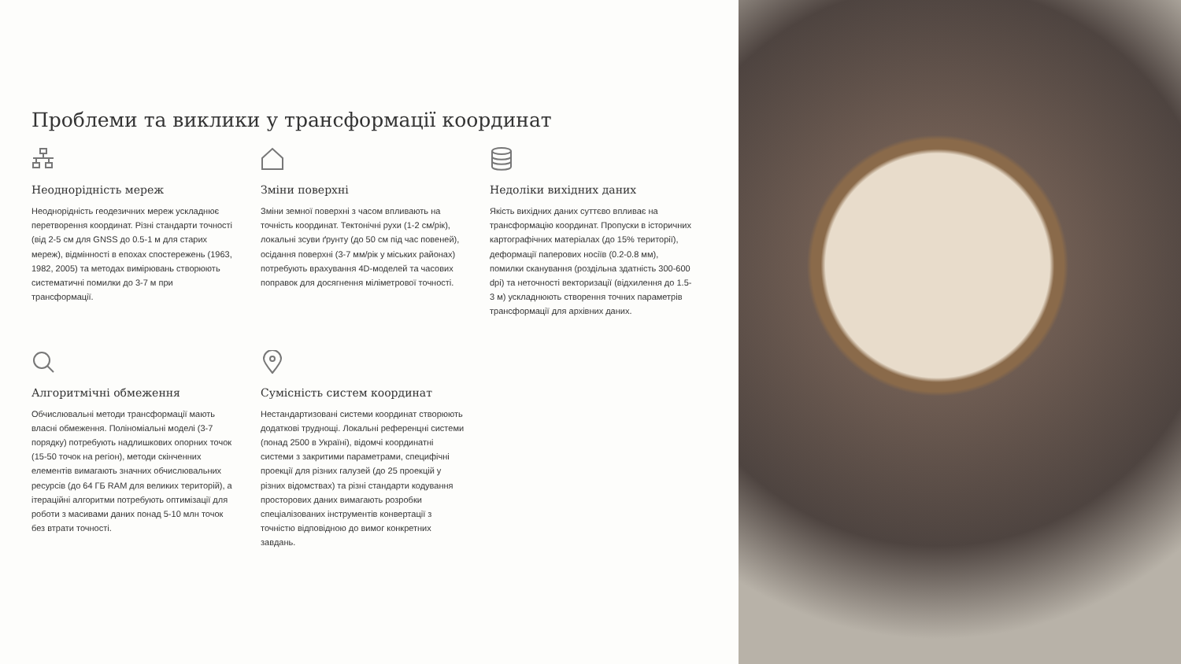Проблеми та виклики у трансформації координат
Неоднорідність мереж
Неоднорідність геодезичних мереж ускладнює перетворення координат. Різні стандарти точності (від 2-5 см для GNSS до 0.5-1 м для старих мереж), відмінності в епохах спостережень (1963, 1982, 2005) та методах вимірювань створюють систематичні помилки до 3-7 м при трансформації.
Зміни поверхні
Зміни земної поверхні з часом впливають на точність координат. Тектонічні рухи (1-2 см/рік), локальні зсуви ґрунту (до 50 см під час повеней), осідання поверхні (3-7 мм/рік у міських районах) потребують врахування 4D-моделей та часових поправок для досягнення міліметрової точності.
Недоліки вихідних даних
Якість вихідних даних суттєво впливає на трансформацію координат. Пропуски в історичних картографічних матеріалах (до 15% території), деформації паперових носіїв (0.2-0.8 мм), помилки сканування (роздільна здатність 300-600 dpi) та неточності векторизації (відхилення до 1.5-3 м) ускладнюють створення точних параметрів трансформації для архівних даних.
Алгоритмічні обмеження
Обчислювальні методи трансформації мають власні обмеження. Поліноміальні моделі (3-7 порядку) потребують надлишкових опорних точок (15-50 точок на регіон), методи скінченних елементів вимагають значних обчислювальних ресурсів (до 64 ГБ RAM для великих територій), а ітераційні алгоритми потребують оптимізації для роботи з масивами даних понад 5-10 млн точок без втрати точності.
Сумісність систем координат
Нестандартизовані системи координат створюють додаткові труднощі. Локальні референцні системи (понад 2500 в Україні), відомчі координатні системи з закритими параметрами, специфічні проекції для різних галузей (до 25 проекцій у різних відомствах) та різні стандарти кодування просторових даних вимагають розробки спеціалізованих інструментів конвертації з точністю відповідною до вимог конкретних завдань.